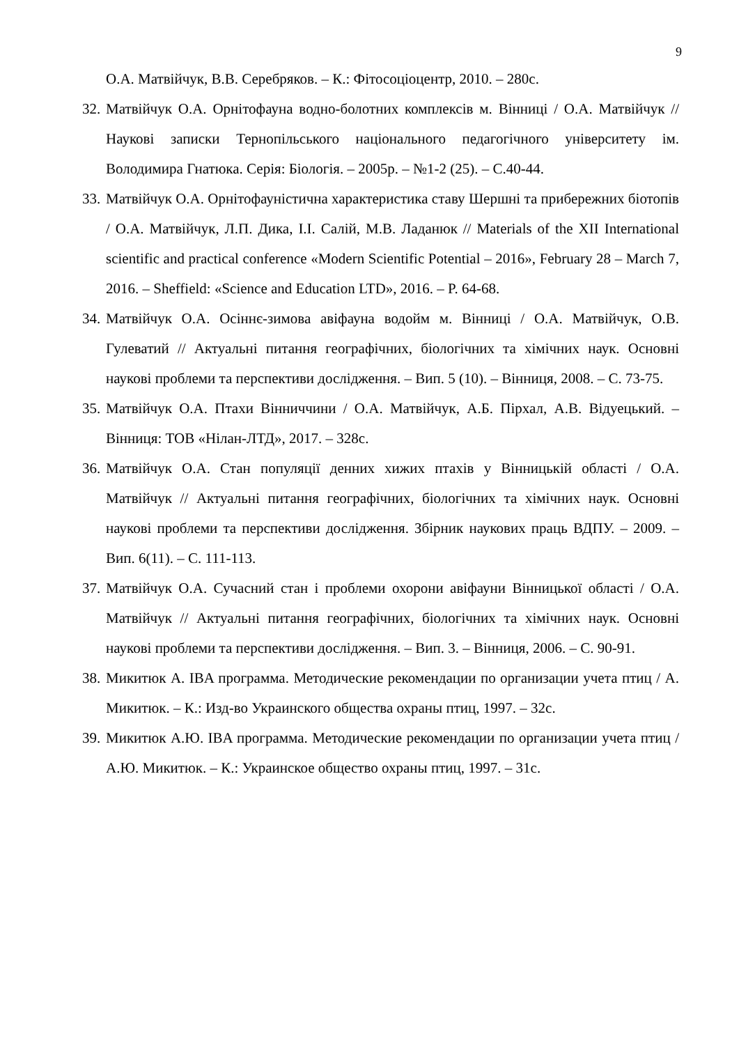9
О.А. Матвійчук, В.В. Серебряков. – К.: Фітосоціоцентр, 2010. – 280с.
32.
Матвійчук О.А. Орнітофауна водно-болотних комплексів м. Вінниці / О.А. Матвійчук // Наукові записки Тернопільського національного педагогічного університету ім. Володимира Гнатюка. Серія: Біологія. – 2005р. – №1-2 (25). – С.40-44.
33.
Матвійчук О.А. Орнітофауністична характеристика ставу Шершні та прибережних біотопів / О.А. Матвійчук, Л.П. Дика, І.І. Салій, М.В. Ладанюк // Materials of the XII International scientific and practical conference «Modern Scientific Potential – 2016», February 28 – March 7, 2016. – Sheffield: «Science and Education LTD», 2016. – P. 64-68.
34.
Матвійчук О.А. Осіннє-зимова авіфауна водойм м. Вінниці / О.А. Матвійчук, О.В. Гулеватий // Актуальні питання географічних, біологічних та хімічних наук. Основні наукові проблеми та перспективи дослідження. – Вип. 5 (10). – Вінниця, 2008. – С. 73-75.
35.
Матвійчук О.А. Птахи Вінниччини / О.А. Матвійчук, А.Б. Пірхал, А.В. Відуецький. – Вінниця: ТОВ «Нілан-ЛТД», 2017. – 328с.
36.
Матвійчук О.А. Стан популяції денних хижих птахів у Вінницькій області / О.А. Матвійчук // Актуальні питання географічних, біологічних та хімічних наук. Основні наукові проблеми та перспективи дослідження. Збірник наукових праць ВДПУ. – 2009. – Вип. 6(11). – С. 111-113.
37.
Матвійчук О.А. Сучасний стан і проблеми охорони авіфауни Вінницької області / О.А. Матвійчук // Актуальні питання географічних, біологічних та хімічних наук. Основні наукові проблеми та перспективи дослідження. – Вип. 3. – Вінниця, 2006. – С. 90-91.
38.
Микитюк А. IBA программа. Методические рекомендации по организации учета птиц / А. Микитюк. – К.: Изд-во Украинского общества охраны птиц, 1997. – 32с.
39.
Микитюк А.Ю. IBA программа. Методические рекомендации по организации учета птиц / А.Ю. Микитюк. – К.: Украинское общество охраны птиц, 1997. – 31с.